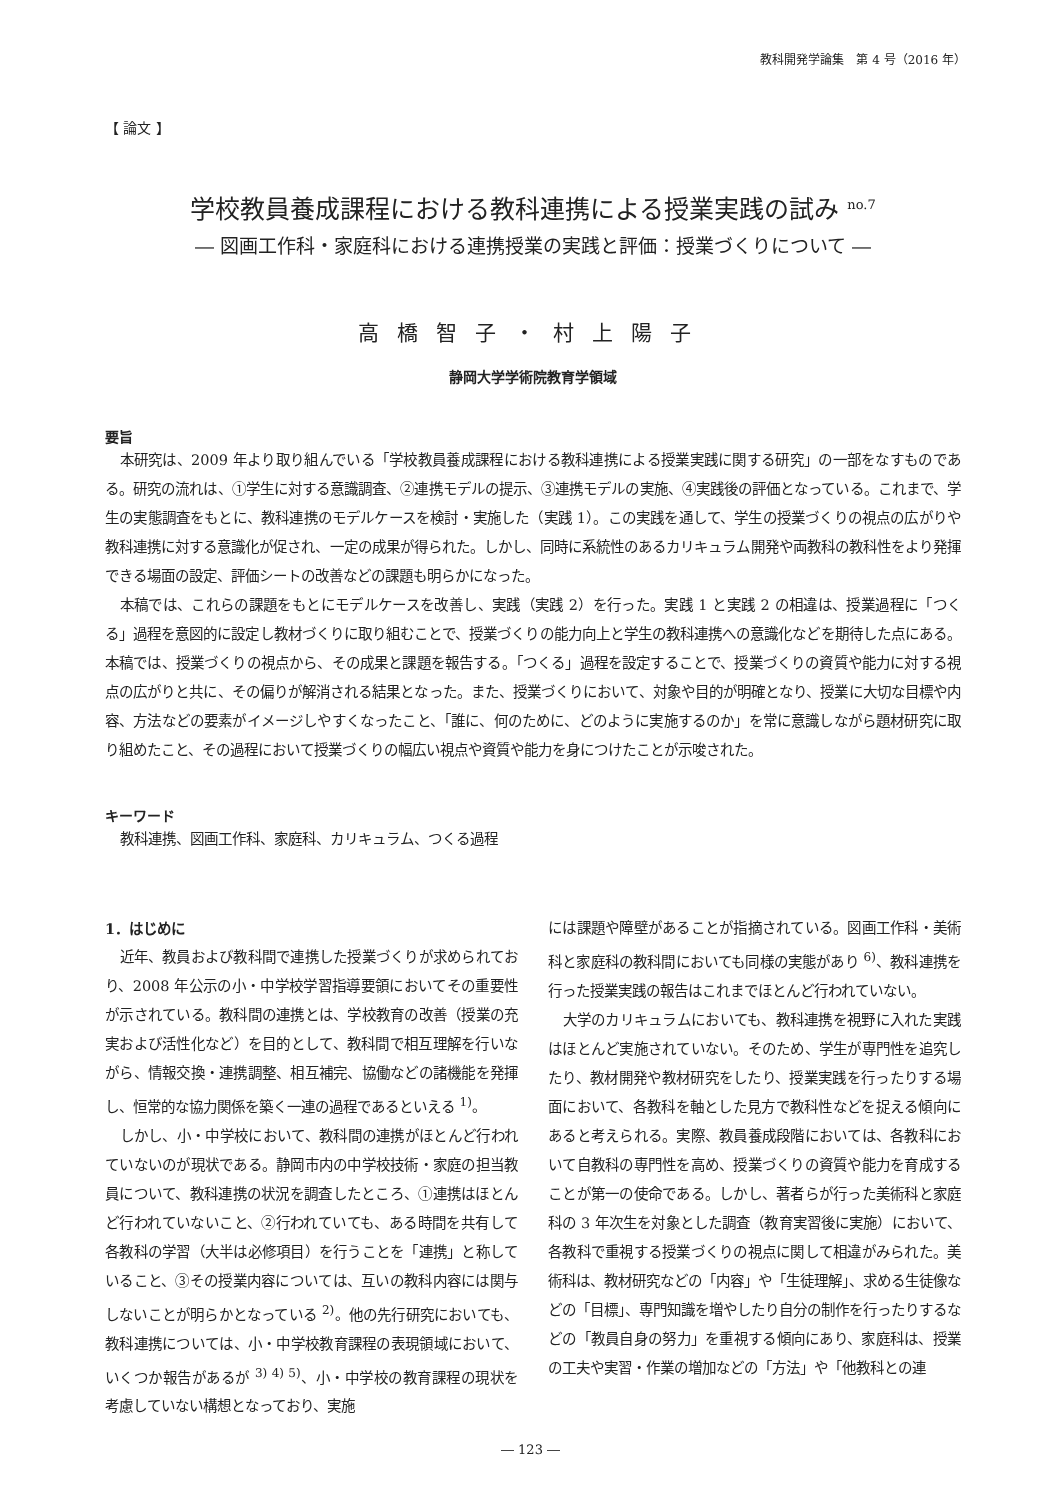教科開発学論集　第 4 号（2016 年）
【 論文 】
学校教員養成課程における教科連携による授業実践の試み <sup>no.7</sup>
― 図画工作科・家庭科における連携授業の実践と評価：授業づくりについて ―
高橋智子・村上陽子
静岡大学学術院教育学領域
要旨
本研究は、2009 年より取り組んでいる「学校教員養成課程における教科連携による授業実践に関する研究」の一部をなすものである。研究の流れは、①学生に対する意識調査、②連携モデルの提示、③連携モデルの実施、④実践後の評価となっている。これまで、学生の実態調査をもとに、教科連携のモデルケースを検討・実施した（実践 1）。この実践を通して、学生の授業づくりの視点の広がりや教科連携に対する意識化が促され、一定の成果が得られた。しかし、同時に系統性のあるカリキュラム開発や両教科の教科性をより発揮できる場面の設定、評価シートの改善などの課題も明らかになった。
本稿では、これらの課題をもとにモデルケースを改善し、実践（実践 2）を行った。実践 1 と実践 2 の相違は、授業過程に「つくる」過程を意図的に設定し教材づくりに取り組むことで、授業づくりの能力向上と学生の教科連携への意識化などを期待した点にある。本稿では、授業づくりの視点から、その成果と課題を報告する。「つくる」過程を設定することで、授業づくりの資質や能力に対する視点の広がりと共に、その偏りが解消される結果となった。また、授業づくりにおいて、対象や目的が明確となり、授業に大切な目標や内容、方法などの要素がイメージしやすくなったこと、「誰に、何のために、どのように実施するのか」を常に意識しながら題材研究に取り組めたこと、その過程において授業づくりの幅広い視点や資質や能力を身につけたことが示唆された。
キーワード
教科連携、図画工作科、家庭科、カリキュラム、つくる過程
1．はじめに
近年、教員および教科間で連携した授業づくりが求められており、2008 年公示の小・中学校学習指導要領においてその重要性が示されている。教科間の連携とは、学校教育の改善（授業の充実および活性化など）を目的として、教科間で相互理解を行いながら、情報交換・連携調整、相互補完、協働などの諸機能を発揮し、恒常的な協力関係を築く一連の過程であるといえる <sup>1)</sup>。
しかし、小・中学校において、教科間の連携がほとんど行われていないのが現状である。静岡市内の中学校技術・家庭の担当教員について、教科連携の状況を調査したところ、①連携はほとんど行われていないこと、②行われていても、ある時間を共有して各教科の学習（大半は必修項目）を行うことを「連携」と称していること、③その授業内容については、互いの教科内容には関与しないことが明らかとなっている <sup>2)</sup>。他の先行研究においても、教科連携については、小・中学校教育課程の表現領域において、いくつか報告があるが <sup>3) 4) 5)</sup>、小・中学校の教育課程の現状を考慮していない構想となっており、実施
には課題や障壁があることが指摘されている。図画工作科・美術科と家庭科の教科間においても同様の実態があり <sup>6)</sup>、教科連携を行った授業実践の報告はこれまでほとんど行われていない。
大学のカリキュラムにおいても、教科連携を視野に入れた実践はほとんど実施されていない。そのため、学生が専門性を追究したり、教材開発や教材研究をしたり、授業実践を行ったりする場面において、各教科を軸とした見方で教科性などを捉える傾向にあると考えられる。実際、教員養成段階においては、各教科において自教科の専門性を高め、授業づくりの資質や能力を育成することが第一の使命である。しかし、著者らが行った美術科と家庭科の 3 年次生を対象とした調査（教育実習後に実施）において、各教科で重視する授業づくりの視点に関して相違がみられた。美術科は、教材研究などの「内容」や「生徒理解」、求める生徒像などの「目標」、専門知識を増やしたり自分の制作を行ったりするなどの「教員自身の努力」を重視する傾向にあり、家庭科は、授業の工夫や実習・作業の増加などの「方法」や「他教科との連
― 123 ―